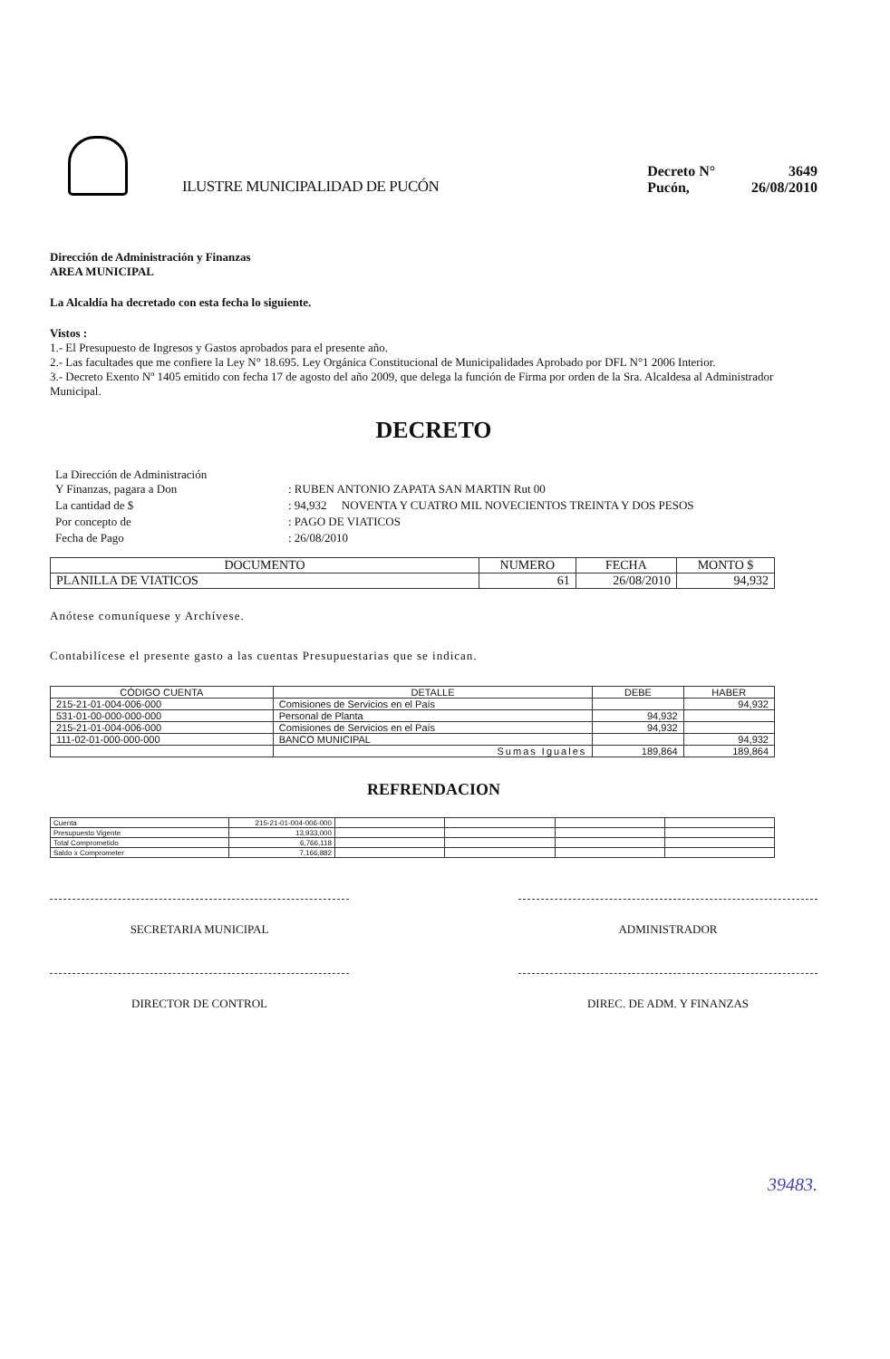ILUSTRE MUNICIPALIDAD DE PUCÓN
| Decreto N° | 3649 |
| Pucón, | 26/08/2010 |
Dirección de Administración y Finanzas
AREA MUNICIPAL
La Alcaldía ha decretado con esta fecha lo siguiente.
Vistos :
1.- El Presupuesto de Ingresos y Gastos aprobados para el presente año.
2.- Las facultades que me confiere la Ley N° 18.695. Ley Orgánica Constitucional de Municipalidades Aprobado por DFL N°1 2006 Interior.
3.- Decreto Exento Nº 1405 emitido con fecha 17 de agosto del año 2009, que delega la función de Firma por orden de la Sra. Alcaldesa al Administrador Municipal.
DECRETO
| La Dirección de Administración Y Finanzas, pagara a Don | : RUBEN ANTONIO ZAPATA SAN MARTIN Rut 00 |
| La cantidad de $ | : 94,932 NOVENTA Y CUATRO MIL NOVECIENTOS TREINTA Y DOS PESOS |
| Por concepto de | : PAGO DE VIATICOS |
| Fecha de Pago | : 26/08/2010 |
| DOCUMENTO | NUMERO | FECHA | MONTO $ |
| --- | --- | --- | --- |
| PLANILLA DE VIATICOS | 61 | 26/08/2010 | 94,932 |
Anótese comuníquese y Archívese.
Contabilícese el presente gasto a las cuentas Presupuestarias que se indican.
| CÓDIGO CUENTA | DETALLE | DEBE | HABER |
| --- | --- | --- | --- |
| 215-21-01-004-006-000 | Comisiones de Servicios en el País | | 94,932 |
| 531-01-00-000-000-000 | Personal de Planta | 94,932 | |
| 215-21-01-004-006-000 | Comisiones de Servicios en el País | 94,932 | |
| 111-02-01-000-000-000 | BANCO MUNICIPAL | | 94,932 |
| | Sumas Iguales | 189,864 | 189,864 |
REFRENDACION
| Cuenta | 215-21-01-004-006-000 | | | | |
| Presupuesto Vigente | 13,933,000 | | | | |
| Total Comprometido | 6,766,118 | | | | |
| Saldo x Comprometer | 7,166,882 | | | | |
SECRETARIA MUNICIPAL ADMINISTRADOR
DIRECTOR DE CONTROL DIREC. DE ADM. Y FINANZAS
39483.